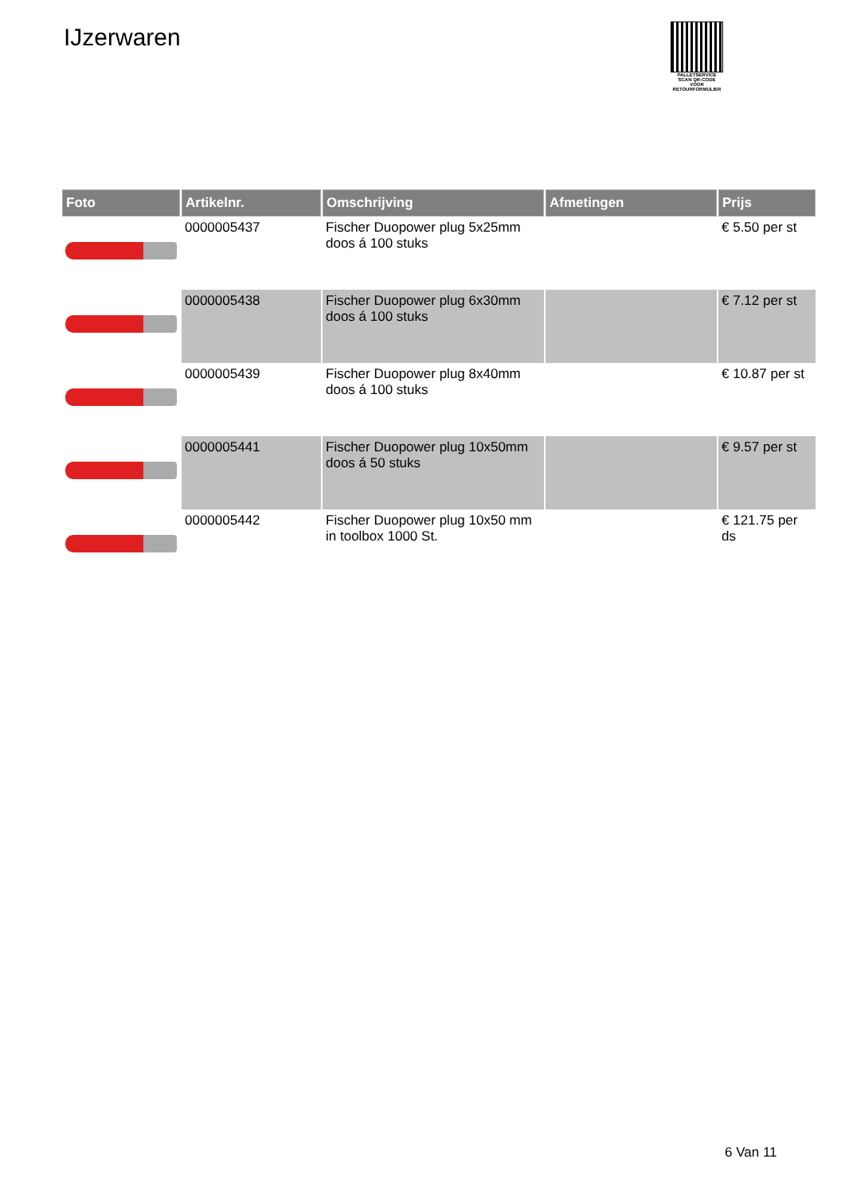IJzerwaren
PALLETSERVICE
SCAN QR-CODE VOOR RETOURFORMULIER
| Foto | Artikelnr. | Omschrijving | Afmetingen | Prijs |
| --- | --- | --- | --- | --- |
| | 0000005437 | Fischer Duopower plug 5x25mm doos á 100 stuks | | € 5.50 per st |
| | 0000005438 | Fischer Duopower plug 6x30mm doos á 100 stuks | | € 7.12 per st |
| | 0000005439 | Fischer Duopower plug 8x40mm doos á 100 stuks | | € 10.87 per st |
| | 0000005441 | Fischer Duopower plug 10x50mm doos á 50 stuks | | € 9.57 per st |
| | 0000005442 | Fischer Duopower plug 10x50 mm in toolbox 1000 St. | | € 121.75 per ds |
6 Van 11